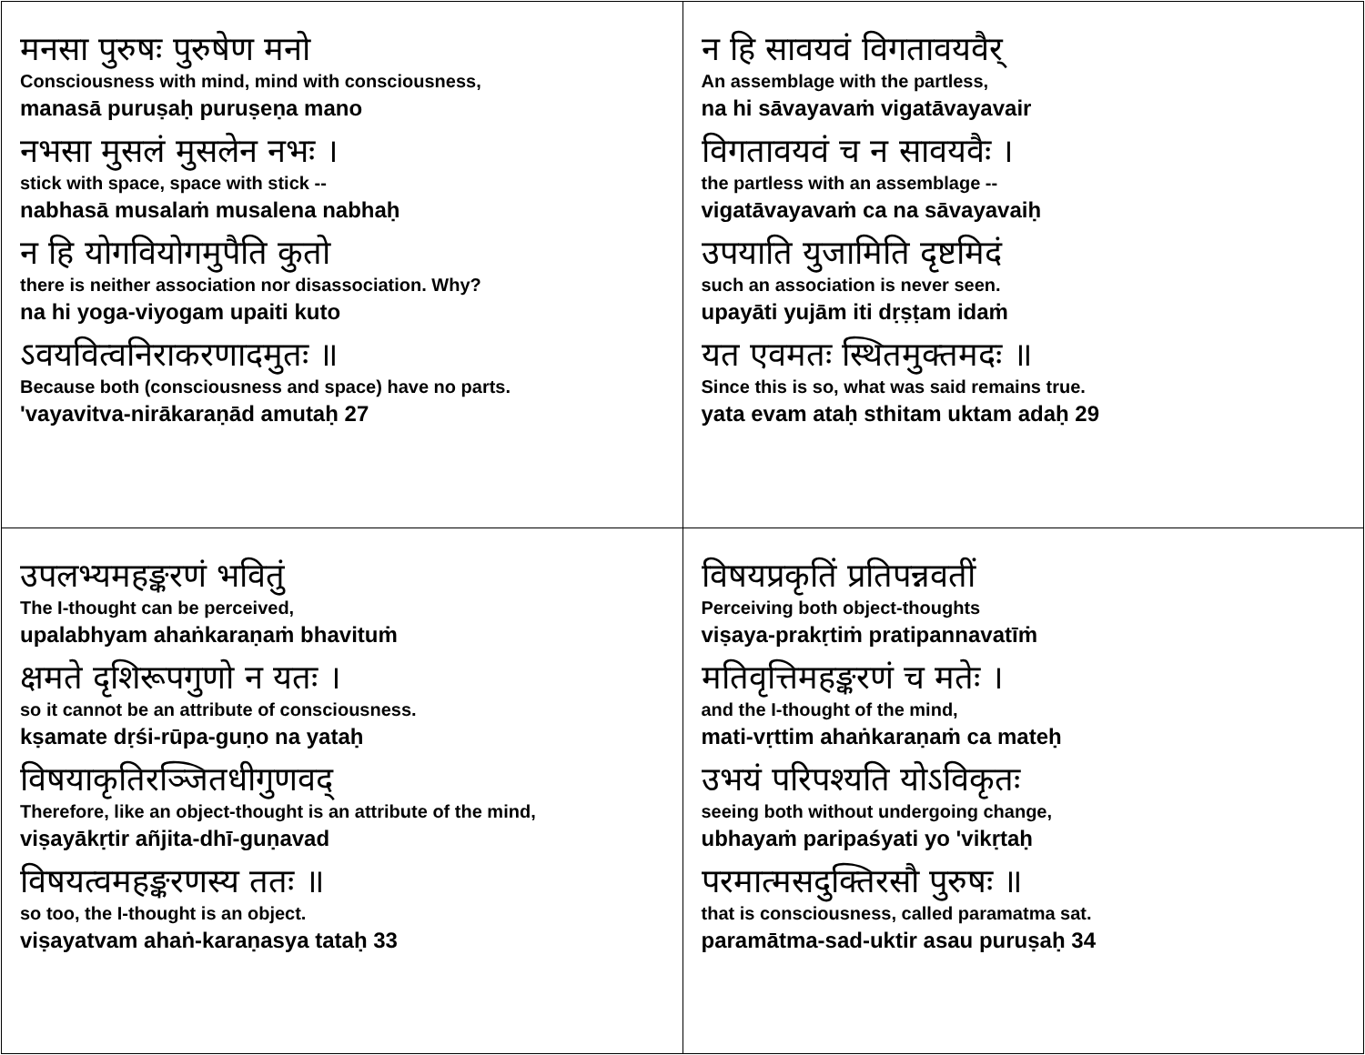| मनसा पुरुषः पुरुषेण मनो Consciousness with mind, mind with consciousness, manasā puruṣaḥ puruṣeṇa mano नभसा मुसलं मुसलेन नभः । stick with space, space with stick -- nabhasā musalaṁ musalena nabhaḥ न हि योगवियोगमुपैति कुतो there is neither association nor disassociation. Why? na hi yoga-viyogam upaiti kuto ऽवयवित्वनिराकरणादमुतः ॥ Because both (consciousness and space) have no parts. 'vayavitva-nirākaraṇād amutaḥ 27 | न हि सावयवं विगतावयवैर् An assemblage with the partless, na hi sāvayavaṁ vigatāvayavair विगतावयवं च न सावयवैः । the partless with an assemblage -- vigatāvayavaṁ ca na sāvayavaiḥ उपयाति युजामिति दृष्टमिदं such an association is never seen. upayāti yujām iti dṛṣṭam idaṁ यत एवमतः स्थितमुक्तमदः ॥ Since this is so, what was said remains true. yata evam ataḥ sthitam uktam adaḥ 29 |
| उपलभ्यमहङ्करणं भवितुं The I-thought can be perceived, upalabhyam ahaṅkaraṇaṁ bhavituṁ क्षमते दृशिरूपगुणो न यतः । so it cannot be an attribute of consciousness. kṣamate dṛśi-rūpa-guṇo na yataḥ विषयाकृतिरञ्जितधीगुणवद् Therefore, like an object-thought is an attribute of the mind, viṣayākṛtir añjita-dhī-guṇavad विषयत्वमहङ्करणस्य ततः ॥ so too, the I-thought is an object. viṣayatvam ahaṅ-karaṇasya tataḥ 33 | विषयप्रकृतिं प्रतिपन्नवतीं Perceiving both object-thoughts viṣaya-prakṛtiṁ pratipannavatīṁ मतिवृत्तिमहङ्करणं च मतेः । and the I-thought of the mind, mati-vṛttim ahaṅkaraṇaṁ ca mateḥ उभयं परिपश्यति योऽविकृतः seeing both without undergoing change, ubhayaṁ paripaśyati yo 'vikṛtaḥ परमात्मसदुक्तिरसौ पुरुषः ॥ that is consciousness, called paramatma sat. paramātma-sad-uktir asau puruṣaḥ 34 |